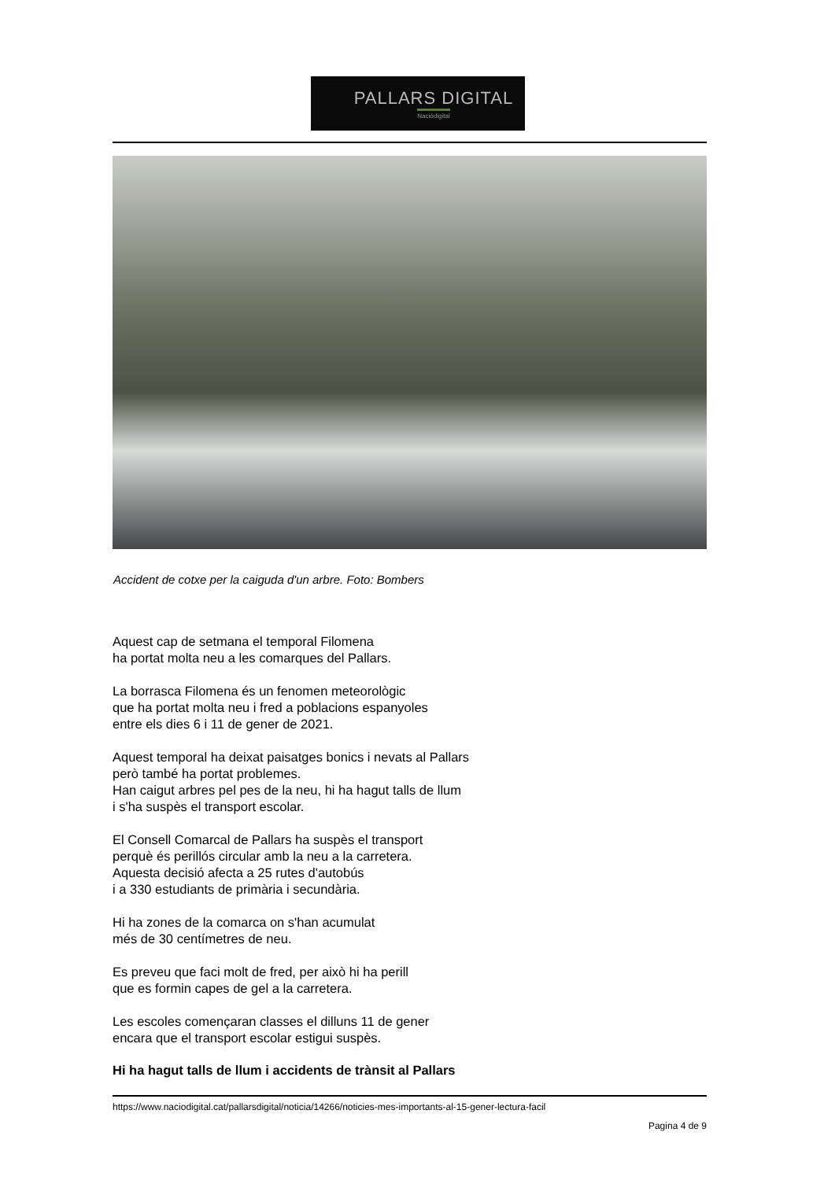PALLARS DIGITAL
Naciódigital
Accident de cotxe per la caiguda d'un arbre. Foto: Bombers
Aquest cap de setmana el temporal Filomena
ha portat molta neu a les comarques del Pallars.
La borrasca Filomena és un fenomen meteorològic
que ha portat molta neu i fred a poblacions espanyoles
entre els dies 6 i 11 de gener de 2021.
Aquest temporal ha deixat paisatges bonics i nevats al Pallars
però també ha portat problemes.
Han caigut arbres pel pes de la neu, hi ha hagut talls de llum
i s'ha suspès el transport escolar.
El Consell Comarcal de Pallars ha suspès el transport
perquè és perillós circular amb la neu a la carretera.
Aquesta decisió afecta a 25 rutes d'autobús
i a 330 estudiants de primària i secundària.
Hi ha zones de la comarca on s'han acumulat
més de 30 centímetres de neu.
Es preveu que faci molt de fred, per això hi ha perill
que es formin capes de gel a la carretera.
Les escoles començaran classes el dilluns 11 de gener
encara que el transport escolar estigui suspès.
Hi ha hagut talls de llum i accidents de trànsit al Pallars
https://www.naciodigital.cat/pallarsdigital/noticia/14266/noticies-mes-importants-al-15-gener-lectura-facil
Pagina 4 de 9